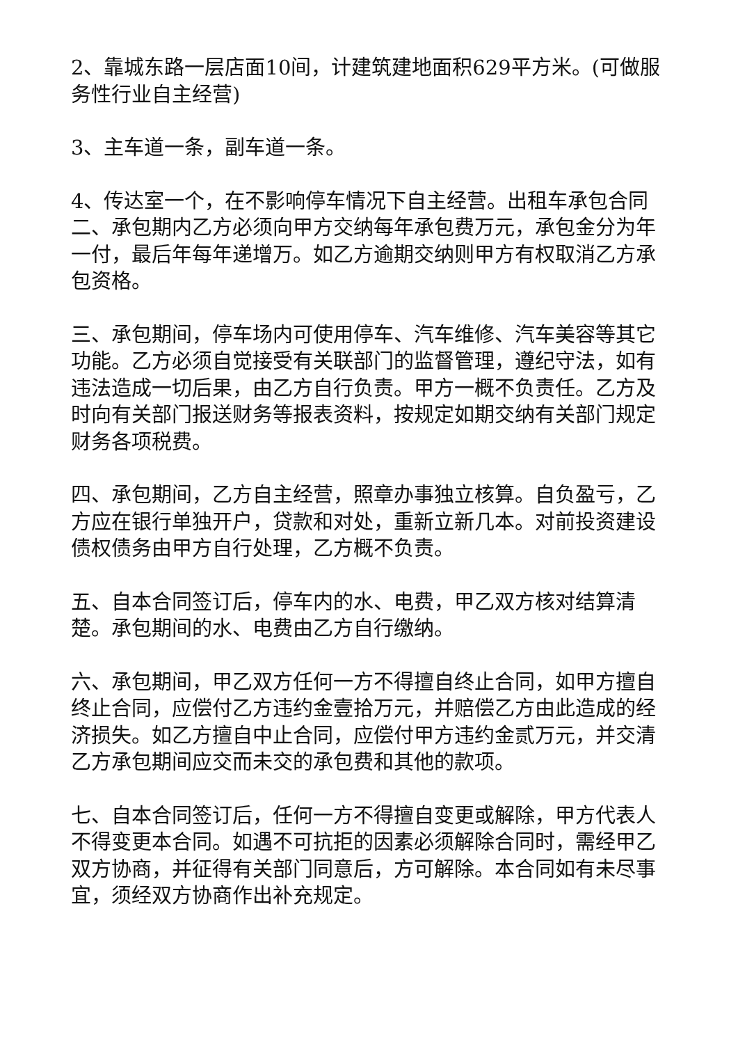2、靠城东路一层店面10间，计建筑建地面积629平方米。(可做服务性行业自主经营)
3、主车道一条，副车道一条。
4、传达室一个，在不影响停车情况下自主经营。出租车承包合同二、承包期内乙方必须向甲方交纳每年承包费万元，承包金分为年一付，最后年每年递增万。如乙方逾期交纳则甲方有权取消乙方承包资格。
三、承包期间，停车场内可使用停车、汽车维修、汽车美容等其它功能。乙方必须自觉接受有关联部门的监督管理，遵纪守法，如有违法造成一切后果，由乙方自行负责。甲方一概不负责任。乙方及时向有关部门报送财务等报表资料，按规定如期交纳有关部门规定财务各项税费。
四、承包期间，乙方自主经营，照章办事独立核算。自负盈亏，乙方应在银行单独开户，贷款和对处，重新立新几本。对前投资建设债权债务由甲方自行处理，乙方概不负责。
五、自本合同签订后，停车内的水、电费，甲乙双方核对结算清楚。承包期间的水、电费由乙方自行缴纳。
六、承包期间，甲乙双方任何一方不得擅自终止合同，如甲方擅自终止合同，应偿付乙方违约金壹拾万元，并赔偿乙方由此造成的经济损失。如乙方擅自中止合同，应偿付甲方违约金贰万元，并交清乙方承包期间应交而未交的承包费和其他的款项。
七、自本合同签订后，任何一方不得擅自变更或解除，甲方代表人不得变更本合同。如遇不可抗拒的因素必须解除合同时，需经甲乙双方协商，并征得有关部门同意后，方可解除。本合同如有未尽事宜，须经双方协商作出补充规定。